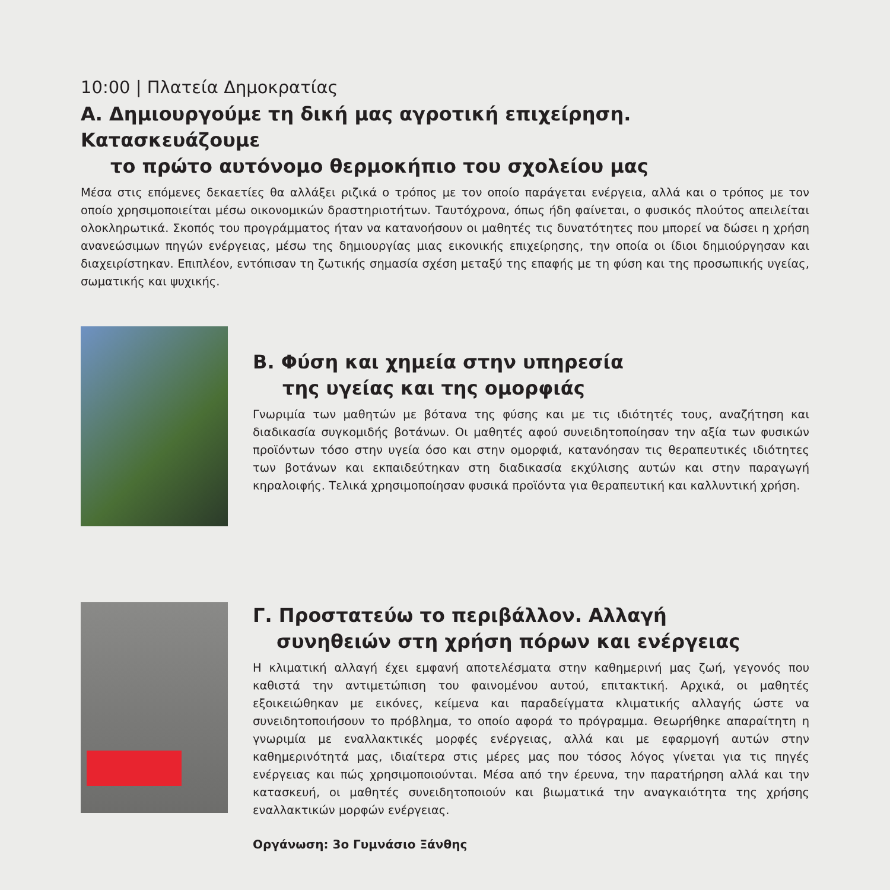10:00 | Πλατεία Δημοκρατίας
Α. Δημιουργούμε τη δική μας αγροτική επιχείρηση. Κατασκευάζουμε
το πρώτο αυτόνομο θερμοκήπιο του σχολείου μας
Μέσα στις επόμενες δεκαετίες θα αλλάξει ριζικά ο τρόπος με τον οποίο παράγεται ενέργεια, αλλά και ο τρόπος με τον οποίο χρησιμοποιείται μέσω οικονομικών δραστηριοτήτων. Ταυτόχρονα, όπως ήδη φαίνεται, ο φυσικός πλούτος απειλείται ολοκληρωτικά. Σκοπός του προγράμματος ήταν να κατανοήσουν οι μαθητές τις δυνατότητες που μπορεί να δώσει η χρήση ανανεώσιμων πηγών ενέργειας, μέσω της δημιουργίας μιας εικονικής επιχείρησης, την οποία οι ίδιοι δημιούργησαν και διαχειρίστηκαν. Επιπλέον, εντόπισαν τη ζωτικής σημασία σχέση μεταξύ της επαφής με τη φύση και της προσωπικής υγείας, σωματικής και ψυχικής.
Β. Φύση και χημεία στην υπηρεσία
της υγείας και της ομορφιάς
Γνωριμία των μαθητών με βότανα της φύσης και με τις ιδιότητές τους, αναζήτηση και διαδικασία συγκομιδής βοτάνων. Οι μαθητές αφού συνειδητοποίησαν την αξία των φυσικών προϊόντων τόσο στην υγεία όσο και στην ομορφιά, κατανόησαν τις θεραπευτικές ιδιότητες των βοτάνων και εκπαιδεύτηκαν στη διαδικασία εκχύλισης αυτών και στην παραγωγή κηραλοιφής. Τελικά χρησιμοποίησαν φυσικά προϊόντα για θεραπευτική και καλλυντική χρήση.
Γ. Προστατεύω το περιβάλλον. Αλλαγή
συνηθειών στη χρήση πόρων και ενέργειας
Η κλιματική αλλαγή έχει εμφανή αποτελέσματα στην καθημερινή μας ζωή, γεγονός που καθιστά την αντιμετώπιση του φαινομένου αυτού, επιτακτική. Αρχικά, οι μαθητές εξοικειώθηκαν με εικόνες, κείμενα και παραδείγματα κλιματικής αλλαγής ώστε να συνειδητοποιήσουν το πρόβλημα, το οποίο αφορά το πρόγραμμα. Θεωρήθηκε απαραίτητη η γνωριμία με εναλλακτικές μορφές ενέργειας, αλλά και με εφαρμογή αυτών στην καθημερινότητά μας, ιδιαίτερα στις μέρες μας που τόσος λόγος γίνεται για τις πηγές ενέργειας και πώς χρησιμοποιούνται. Μέσα από την έρευνα, την παρατήρηση αλλά και την κατασκευή, οι μαθητές συνειδητοποιούν και βιωματικά την αναγκαιότητα της χρήσης εναλλακτικών μορφών ενέργειας.
Οργάνωση: 3ο Γυμνάσιο Ξάνθης